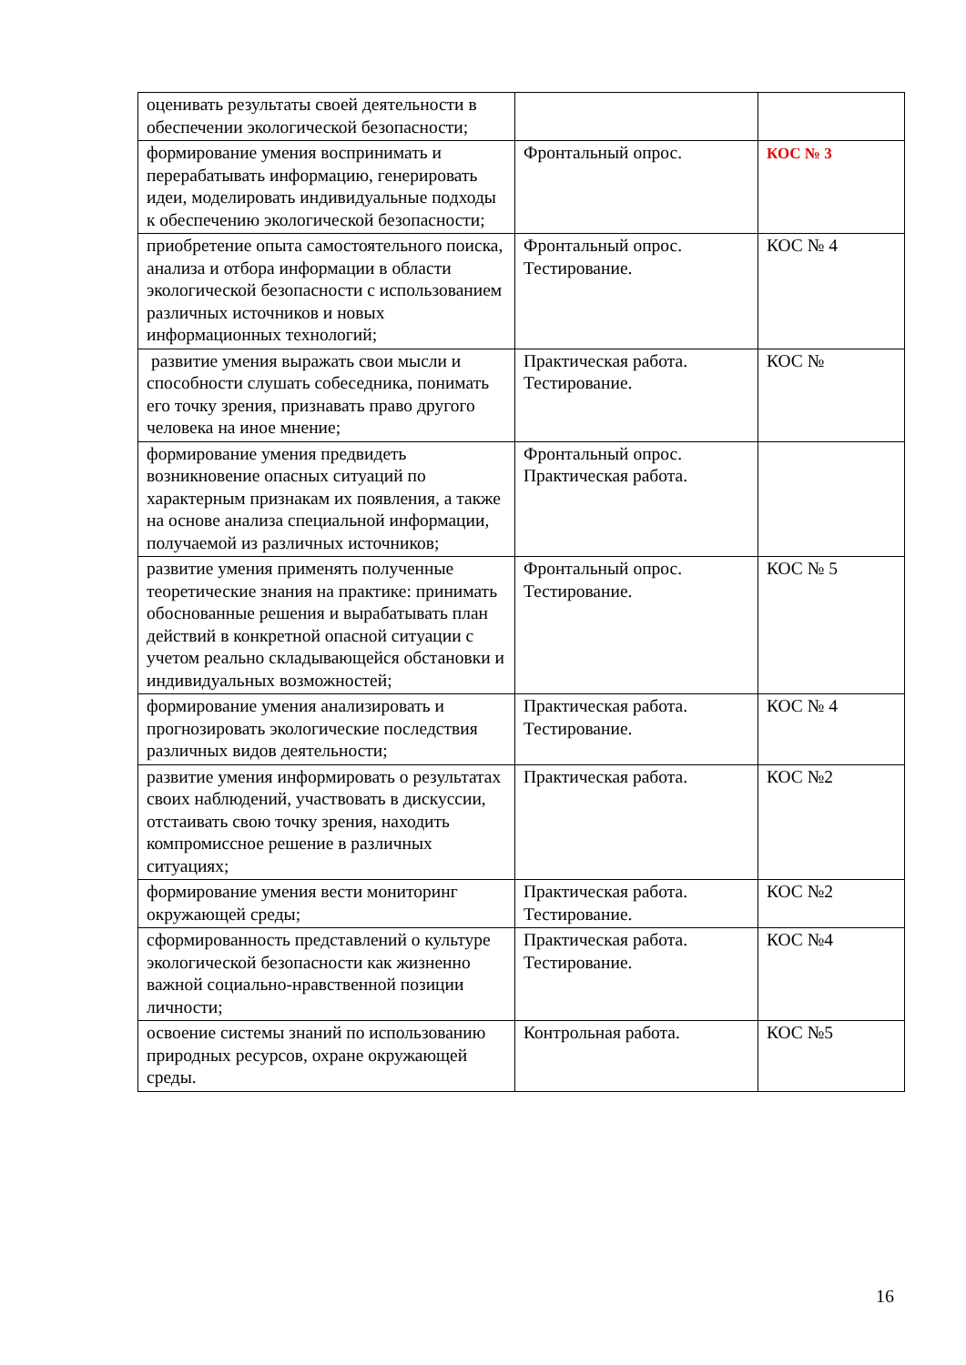| оценивать результаты своей деятельности в обеспечении экологической безопасности; | | |
| формирование умения воспринимать и перерабатывать информацию, генерировать идеи, моделировать индивидуальные подходы к обеспечению экологической безопасности; | Фронтальный опрос. | КОС № 3 |
| приобретение опыта самостоятельного поиска, анализа и отбора информации в области экологической безопасности с использованием различных источников и новых информационных технологий; | Фронтальный опрос. Тестирование. | КОС № 4 |
| развитие умения выражать свои мысли и способности слушать собеседника, понимать его точку зрения, признавать право другого человека на иное мнение; | Практическая работа. Тестирование. | КОС № |
| формирование умения предвидеть возникновение опасных ситуаций по характерным признакам их появления, а также на основе анализа специальной информации, получаемой из различных источников; | Фронтальный опрос. Практическая работа. | |
| развитие умения применять полученные теоретические знания на практике: принимать обоснованные решения и вырабатывать план действий в конкретной опасной ситуации с учетом реально складывающейся обстановки и индивидуальных возможностей; | Фронтальный опрос. Тестирование. | КОС № 5 |
| формирование умения анализировать и прогнозировать экологические последствия различных видов деятельности; | Практическая работа. Тестирование. | КОС № 4 |
| развитие умения информировать о результатах своих наблюдений, участвовать в дискуссии, отстаивать свою точку зрения, находить компромиссное решение в различных ситуациях; | Практическая работа. | КОС №2 |
| формирование умения вести мониторинг окружающей среды; | Практическая работа. Тестирование. | КОС №2 |
| сформированность представлений о культуре экологической безопасности как жизненно важной социально-нравственной позиции личности; | Практическая работа. Тестирование. | КОС №4 |
| освоение системы знаний по использованию природных ресурсов, охране окружающей среды. | Контрольная работа. | КОС №5 |
16